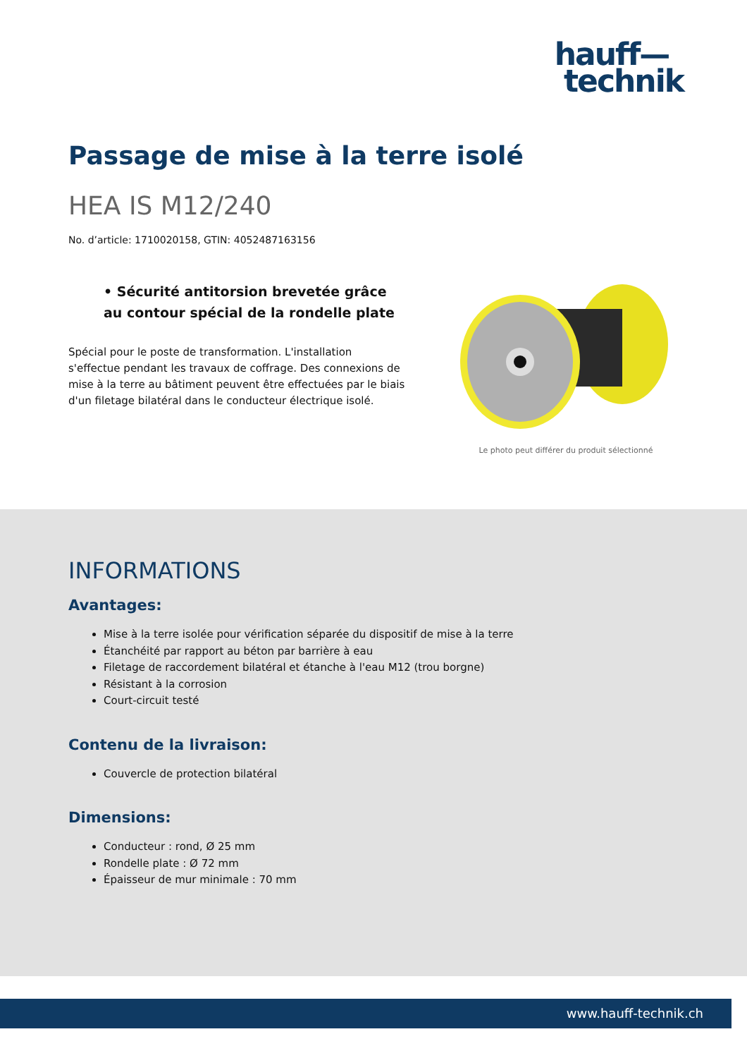hauff—
technik
Passage de mise à la terre isolé
HEA IS M12/240
No. d’article: 1710020158, GTIN: 4052487163156
• Sécurité antitorsion brevetée grâce au contour spécial de la rondelle plate
Spécial pour le poste de transformation. L'installation s'effectue pendant les travaux de coffrage. Des connexions de mise à la terre au bâtiment peuvent être effectuées par le biais d'un filetage bilatéral dans le conducteur électrique isolé.
Le photo peut différer du produit sélectionné
INFORMATIONS
Avantages:
Mise à la terre isolée pour vérification séparée du dispositif de mise à la terre
Étanchéité par rapport au béton par barrière à eau
Filetage de raccordement bilatéral et étanche à l'eau M12 (trou borgne)
Résistant à la corrosion
Court-circuit testé
Contenu de la livraison:
Couvercle de protection bilatéral
Dimensions:
Conducteur : rond, Ø 25 mm
Rondelle plate : Ø 72 mm
Épaisseur de mur minimale : 70 mm
www.hauff-technik.ch